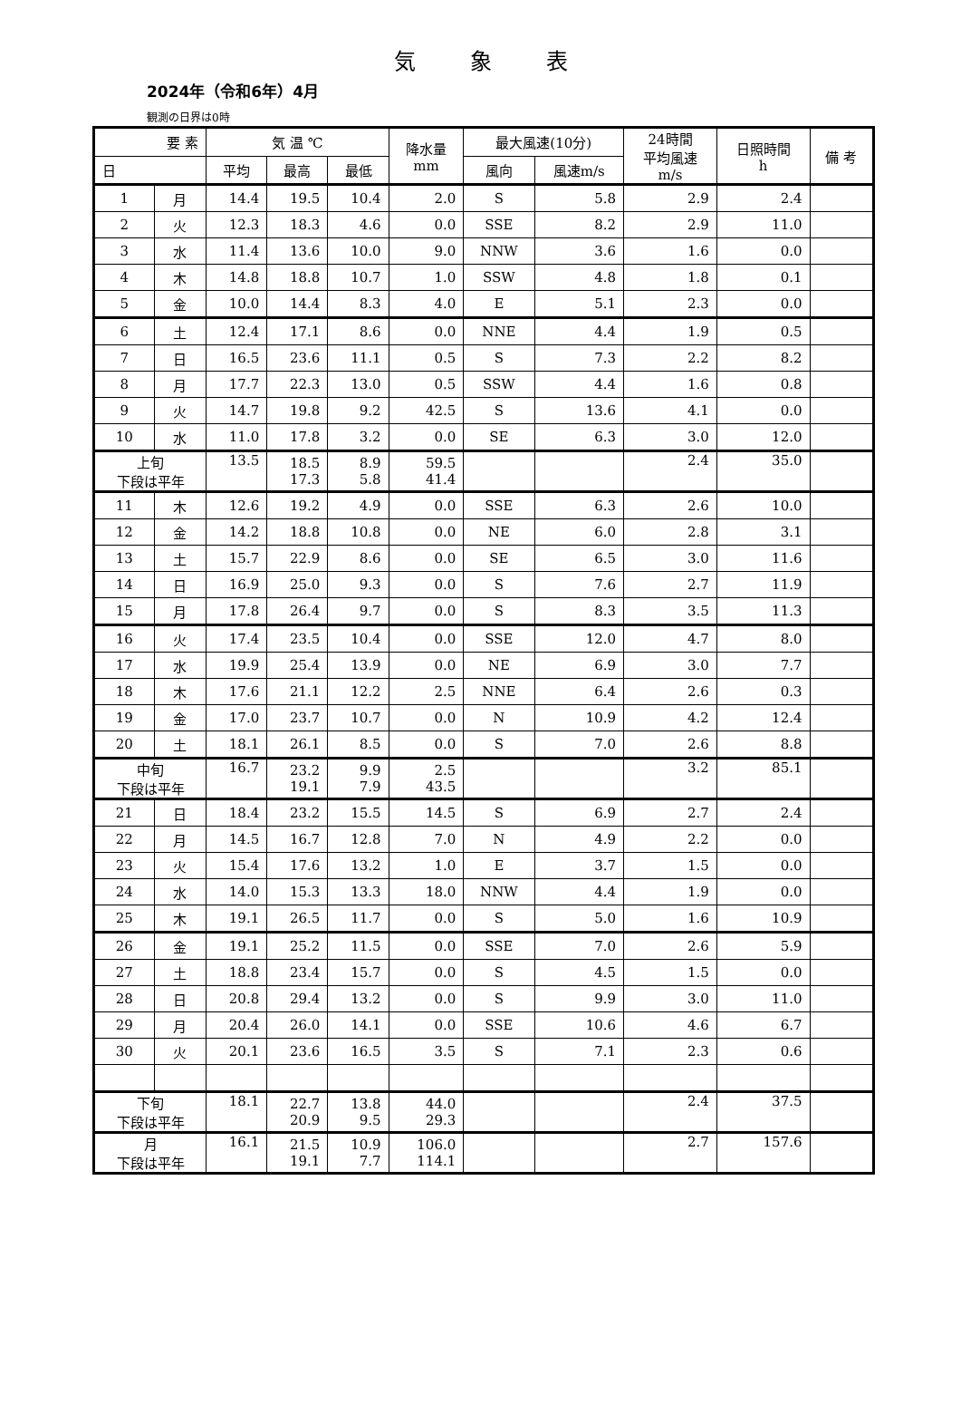気象表
2024年（令和6年）4月
観測の日界は0時
| 要 素 | | 気 温 ℃ | | | 降水量 mm | 最大風速(10分) | | 24時間 平均風速 m/s | 日照時間 h | 備 考 |
| --- | --- | --- | --- | --- | --- | --- | --- | --- | --- | --- |
| 日 | | 平均 | 最高 | 最低 | | 風向 | 風速m/s | | | |
| 1 | 月 | 14.4 | 19.5 | 10.4 | 2.0 | S | 5.8 | 2.9 | 2.4 | |
| 2 | 火 | 12.3 | 18.3 | 4.6 | 0.0 | SSE | 8.2 | 2.9 | 11.0 | |
| 3 | 水 | 11.4 | 13.6 | 10.0 | 9.0 | NNW | 3.6 | 1.6 | 0.0 | |
| 4 | 木 | 14.8 | 18.8 | 10.7 | 1.0 | SSW | 4.8 | 1.8 | 0.1 | |
| 5 | 金 | 10.0 | 14.4 | 8.3 | 4.0 | E | 5.1 | 2.3 | 0.0 | |
| 6 | 土 | 12.4 | 17.1 | 8.6 | 0.0 | NNE | 4.4 | 1.9 | 0.5 | |
| 7 | 日 | 16.5 | 23.6 | 11.1 | 0.5 | S | 7.3 | 2.2 | 8.2 | |
| 8 | 月 | 17.7 | 22.3 | 13.0 | 0.5 | SSW | 4.4 | 1.6 | 0.8 | |
| 9 | 火 | 14.7 | 19.8 | 9.2 | 42.5 | S | 13.6 | 4.1 | 0.0 | |
| 10 | 水 | 11.0 | 17.8 | 3.2 | 0.0 | SE | 6.3 | 3.0 | 12.0 | |
| 上旬 下段は平年 | | 13.5 | 18.5 17.3 | 8.9 5.8 | 59.5 41.4 | | | 2.4 | 35.0 | |
| 11 | 木 | 12.6 | 19.2 | 4.9 | 0.0 | SSE | 6.3 | 2.6 | 10.0 | |
| 12 | 金 | 14.2 | 18.8 | 10.8 | 0.0 | NE | 6.0 | 2.8 | 3.1 | |
| 13 | 土 | 15.7 | 22.9 | 8.6 | 0.0 | SE | 6.5 | 3.0 | 11.6 | |
| 14 | 日 | 16.9 | 25.0 | 9.3 | 0.0 | S | 7.6 | 2.7 | 11.9 | |
| 15 | 月 | 17.8 | 26.4 | 9.7 | 0.0 | S | 8.3 | 3.5 | 11.3 | |
| 16 | 火 | 17.4 | 23.5 | 10.4 | 0.0 | SSE | 12.0 | 4.7 | 8.0 | |
| 17 | 水 | 19.9 | 25.4 | 13.9 | 0.0 | NE | 6.9 | 3.0 | 7.7 | |
| 18 | 木 | 17.6 | 21.1 | 12.2 | 2.5 | NNE | 6.4 | 2.6 | 0.3 | |
| 19 | 金 | 17.0 | 23.7 | 10.7 | 0.0 | N | 10.9 | 4.2 | 12.4 | |
| 20 | 土 | 18.1 | 26.1 | 8.5 | 0.0 | S | 7.0 | 2.6 | 8.8 | |
| 中旬 下段は平年 | | 16.7 | 23.2 19.1 | 9.9 7.9 | 2.5 43.5 | | | 3.2 | 85.1 | |
| 21 | 日 | 18.4 | 23.2 | 15.5 | 14.5 | S | 6.9 | 2.7 | 2.4 | |
| 22 | 月 | 14.5 | 16.7 | 12.8 | 7.0 | N | 4.9 | 2.2 | 0.0 | |
| 23 | 火 | 15.4 | 17.6 | 13.2 | 1.0 | E | 3.7 | 1.5 | 0.0 | |
| 24 | 水 | 14.0 | 15.3 | 13.3 | 18.0 | NNW | 4.4 | 1.9 | 0.0 | |
| 25 | 木 | 19.1 | 26.5 | 11.7 | 0.0 | S | 5.0 | 1.6 | 10.9 | |
| 26 | 金 | 19.1 | 25.2 | 11.5 | 0.0 | SSE | 7.0 | 2.6 | 5.9 | |
| 27 | 土 | 18.8 | 23.4 | 15.7 | 0.0 | S | 4.5 | 1.5 | 0.0 | |
| 28 | 日 | 20.8 | 29.4 | 13.2 | 0.0 | S | 9.9 | 3.0 | 11.0 | |
| 29 | 月 | 20.4 | 26.0 | 14.1 | 0.0 | SSE | 10.6 | 4.6 | 6.7 | |
| 30 | 火 | 20.1 | 23.6 | 16.5 | 3.5 | S | 7.1 | 2.3 | 0.6 | |
| 下旬 下段は平年 | | 18.1 | 22.7 20.9 | 13.8 9.5 | 44.0 29.3 | | | 2.4 | 37.5 | |
| 月 下段は平年 | | 16.1 | 21.5 19.1 | 10.9 7.7 | 106.0 114.1 | | | 2.7 | 157.6 | |